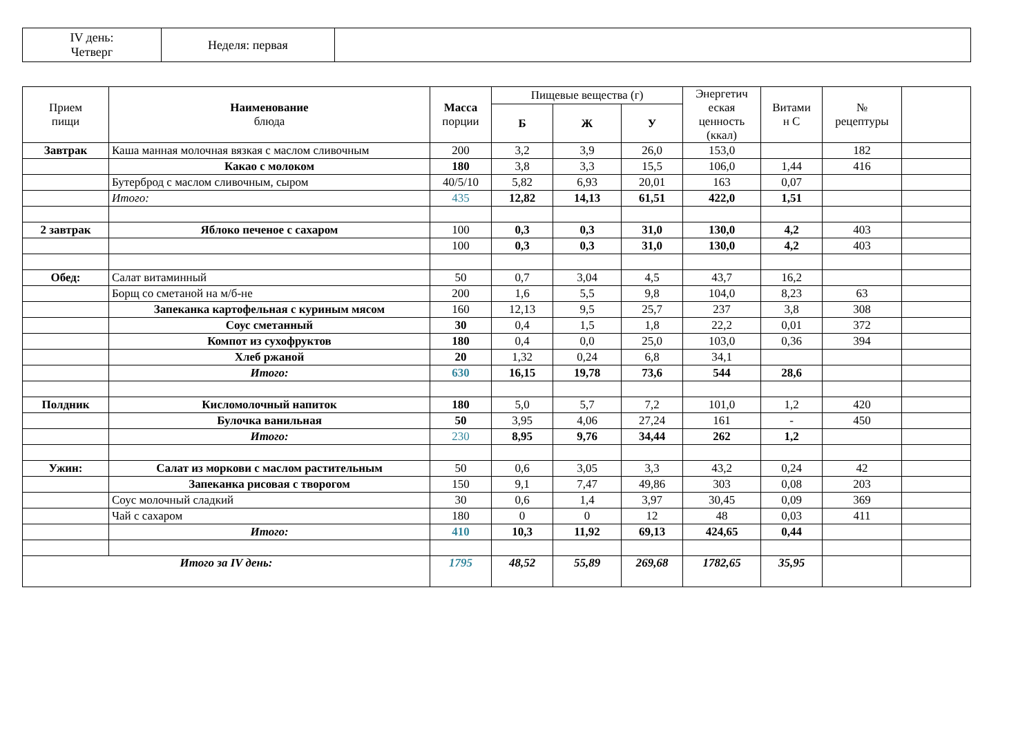| IV день: Четверг | Неделя: первая | |
| Прием пищи | Наименование блюда | Масса порции | Пищевые вещества (г) | | | Энергетич еская ценность (ккал) | Витами н С | № рецептуры | |
| --- | --- | --- | --- | --- | --- | --- | --- | --- | --- |
| | | | Б | Ж | У | | | | |
| Завтрак | Каша манная молочная вязкая с маслом сливочным | 200 | 3,2 | 3,9 | 26,0 | 153,0 | | 182 | |
| | Какао с молоком | 180 | 3,8 | 3,3 | 15,5 | 106,0 | 1,44 | 416 | |
| | Бутерброд с маслом сливочным, сыром | 40/5/10 | 5,82 | 6,93 | 20,01 | 163 | 0,07 | | |
| | Итого: | 435 | 12,82 | 14,13 | 61,51 | 422,0 | 1,51 | | |
| 2 завтрак | Яблоко печеное с сахаром | 100 | 0,3 | 0,3 | 31,0 | 130,0 | 4,2 | 403 | |
| | | 100 | 0,3 | 0,3 | 31,0 | 130,0 | 4,2 | 403 | |
| Обед: | Салат витаминный | 50 | 0,7 | 3,04 | 4,5 | 43,7 | 16,2 | | |
| | Борщ со сметаной на м/б-не | 200 | 1,6 | 5,5 | 9,8 | 104,0 | 8,23 | 63 | |
| | Запеканка картофельная с куриным мясом | 160 | 12,13 | 9,5 | 25,7 | 237 | 3,8 | 308 | |
| | Соус сметанный | 30 | 0,4 | 1,5 | 1,8 | 22,2 | 0,01 | 372 | |
| | Компот из сухофруктов | 180 | 0,4 | 0,0 | 25,0 | 103,0 | 0,36 | 394 | |
| | Хлеб ржаной | 20 | 1,32 | 0,24 | 6,8 | 34,1 | | | |
| | Итого: | 630 | 16,15 | 19,78 | 73,6 | 544 | 28,6 | | |
| Полдник | Кисломолочный напиток | 180 | 5,0 | 5,7 | 7,2 | 101,0 | 1,2 | 420 | |
| | Булочка ванильная | 50 | 3,95 | 4,06 | 27,24 | 161 | - | 450 | |
| | Итого: | 230 | 8,95 | 9,76 | 34,44 | 262 | 1,2 | | |
| Ужин: | Салат из моркови с маслом растительным | 50 | 0,6 | 3,05 | 3,3 | 43,2 | 0,24 | 42 | |
| | Запеканка рисовая с творогом | 150 | 9,1 | 7,47 | 49,86 | 303 | 0,08 | 203 | |
| | Соус молочный сладкий | 30 | 0,6 | 1,4 | 3,97 | 30,45 | 0,09 | 369 | |
| | Чай с сахаром | 180 | 0 | 0 | 12 | 48 | 0,03 | 411 | |
| | Итого: | 410 | 10,3 | 11,92 | 69,13 | 424,65 | 0,44 | | |
| Итого за IV день: | | 1795 | 48,52 | 55,89 | 269,68 | 1782,65 | 35,95 | | |